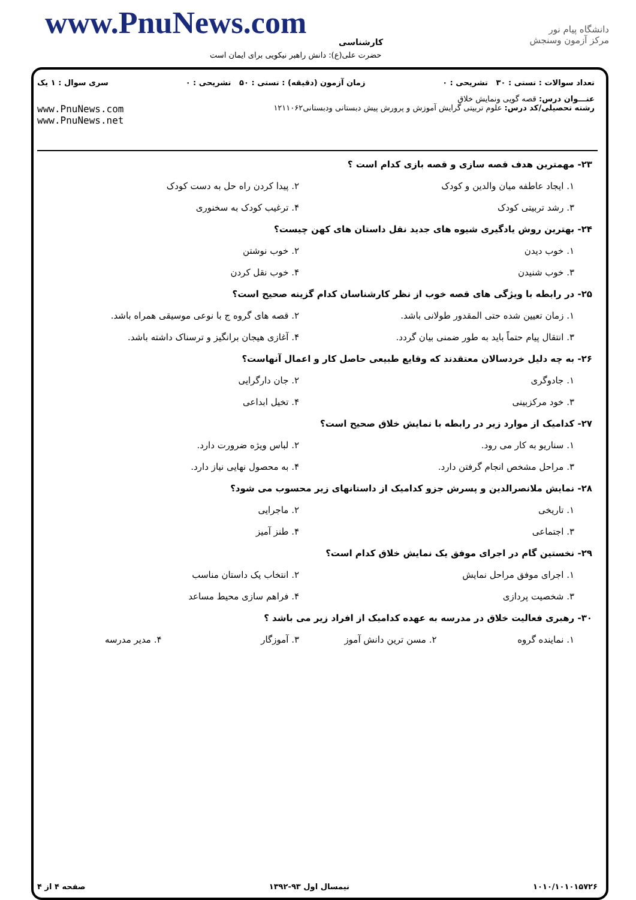www.PnuNews.com کارشناسی
دانشگاه پیام نور
مرکز آزمون وسنجش
حضرت علی(ع): دانش راهبر نیکویی برای ایمان است
تعداد سوالات : تستی : ۳۰ تشریحی : ۰ زمان آزمون (دقیقه) : تستی : ۵۰ تشریحی : ۰ سری سوال : ۱ یک
عنـــوان درس: قصه گویی ونمایش خلاق
رشته تحصیلی/کد درس: علوم تربیتی گرایش آموزش و پرورش پیش دبستانی ودبستانی۱۲۱۱۰۶۲ www.PnuNews.com
www.PnuNews.net
۲۳- مهمترین هدف قصه سازی و قصه بازی کدام است ؟
۱. ایجاد عاطفه میان والدین و کودک ۲. پیدا کردن راه حل به دست کودک
۳. رشد تربیتی کودک ۴. ترغیب کودک به سخنوری
۲۴- بهترین روش یادگیری شیوه های جدید نقل داستان های کهن چیست؟
۱. خوب دیدن ۲. خوب نوشتن
۳. خوب شنیدن ۴. خوب نقل کردن
۲۵- در رابطه با ویژگی های قصه خوب از نظر کارشناسان کدام گزینه صحیح است؟
۱. زمان تعیین شده حتی المقدور طولانی باشد. ۲. قصه های گروه ج با نوعی موسیقی همراه باشد.
۳. انتقال پیام حتماً باید به طور ضمنی بیان گردد. ۴. آغازی هیجان برانگیز و ترسناک داشته باشد.
۲۶- به چه دلیل خردسالان معتقدند که وقایع طبیعی حاصل کار و اعمال آنهاست؟
۱. جادوگری ۲. جان دارگرایی
۳. خود مرکزبینی ۴. تخیل ابداعی
۲۷- کدامیک از موارد زیر در رابطه با نمایش خلاق صحیح است؟
۱. سناریو به کار می رود. ۲. لباس ویژه ضرورت دارد.
۳. مراحل مشخص انجام گرفتن دارد. ۴. به محصول نهایی نیاز دارد.
۲۸- نمایش ملانصرالدین و پسرش جزو کدامیک از داستانهای زیر محسوب می شود؟
۱. تاریخی ۲. ماجرایی
۳. اجتماعی ۴. طنز آمیز
۲۹- نخستین گام در اجرای موفق یک نمایش خلاق کدام است؟
۱. اجرای موفق مراحل نمایش ۲. انتخاب یک داستان مناسب
۳. شخصیت پردازی ۴. فراهم سازی محیط مساعد
۳۰- رهبری فعالیت خلاق در مدرسه به عهده کدامیک از افراد زیر می باشد ؟
۱. نماینده گروه ۲. مسن ترین دانش آموز ۳. آموزگار ۴. مدیر مدرسه
۱۰۱۰/۱۰۱۰۱۵۷۲۶ نیمسال اول ۹۳-۱۳۹۲ صفحه ۴ از ۴